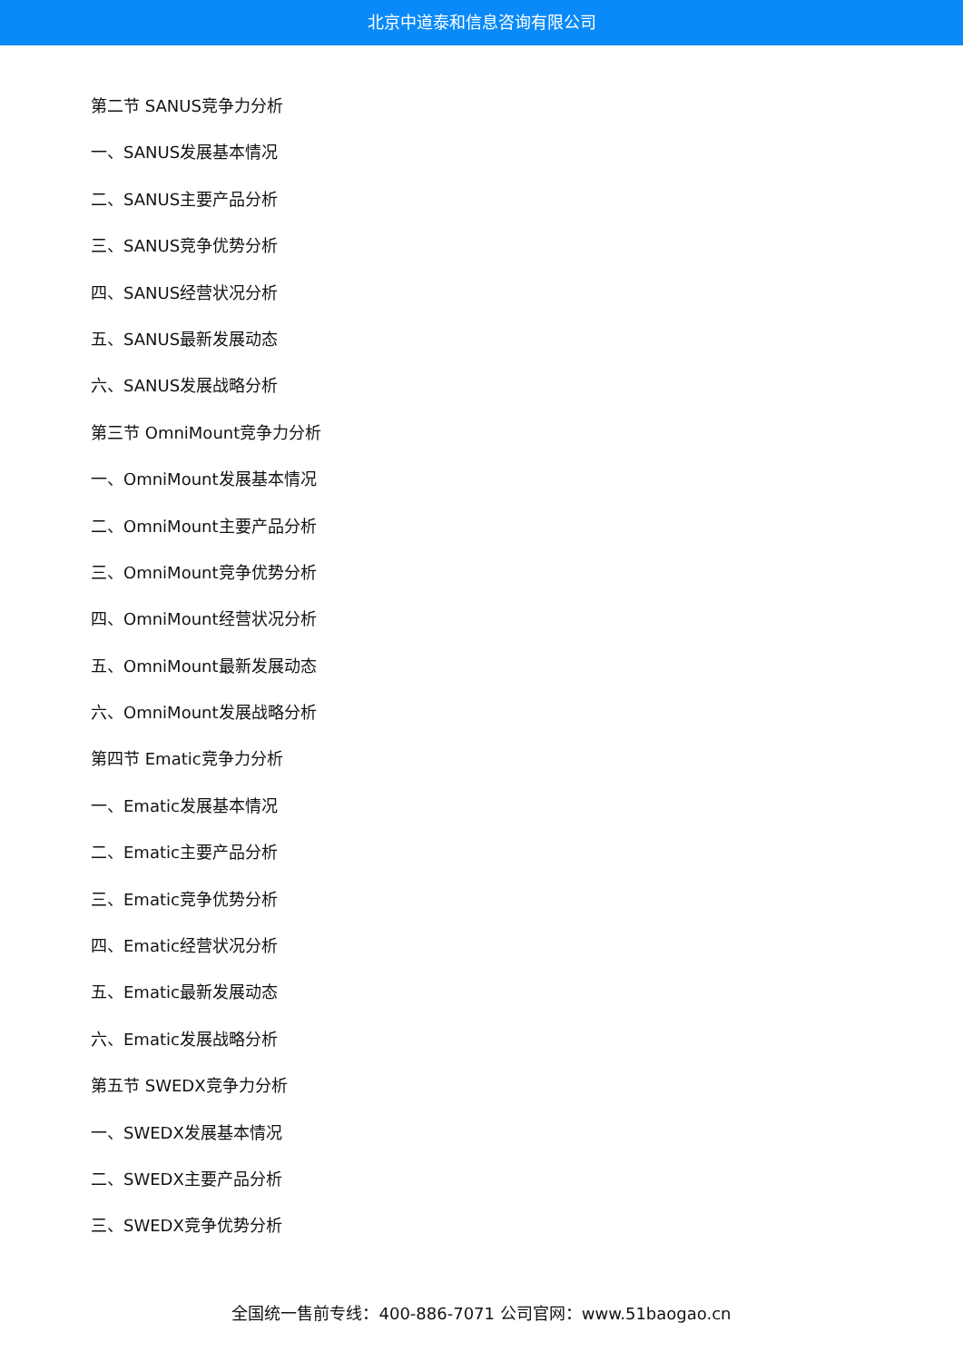北京中道泰和信息咨询有限公司
第二节 SANUS竞争力分析
一、SANUS发展基本情况
二、SANUS主要产品分析
三、SANUS竞争优势分析
四、SANUS经营状况分析
五、SANUS最新发展动态
六、SANUS发展战略分析
第三节 OmniMount竞争力分析
一、OmniMount发展基本情况
二、OmniMount主要产品分析
三、OmniMount竞争优势分析
四、OmniMount经营状况分析
五、OmniMount最新发展动态
六、OmniMount发展战略分析
第四节 Ematic竞争力分析
一、Ematic发展基本情况
二、Ematic主要产品分析
三、Ematic竞争优势分析
四、Ematic经营状况分析
五、Ematic最新发展动态
六、Ematic发展战略分析
第五节 SWEDX竞争力分析
一、SWEDX发展基本情况
二、SWEDX主要产品分析
三、SWEDX竞争优势分析
全国统一售前专线：400-886-7071 公司官网：www.51baogao.cn